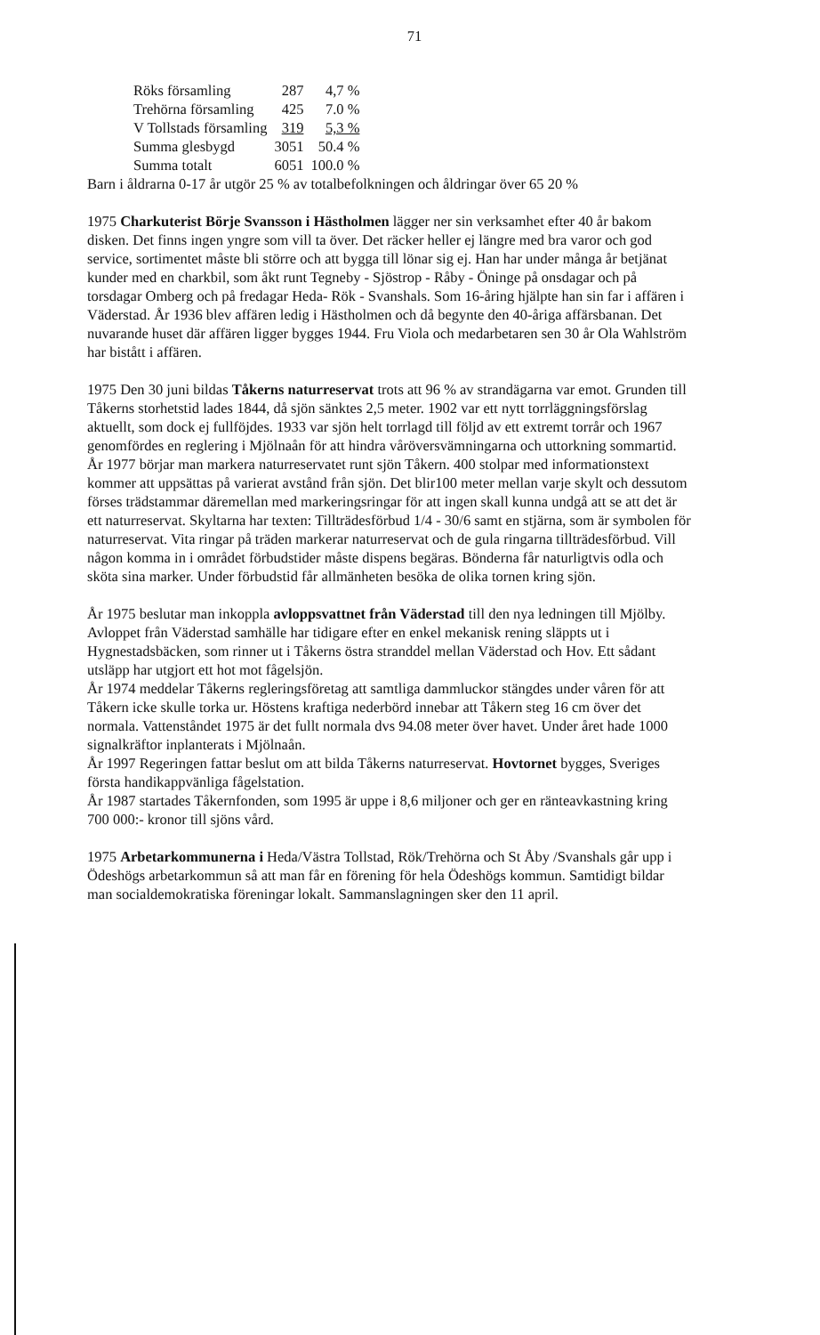71
| Röks församling | 287 | 4,7 % |
| Trehörna församling | 425 | 7.0 % |
| V Tollstads församling | 319 | 5,3 % |
| Summa glesbygd | 3051 | 50.4 % |
| Summa totalt | 6051 | 100.0 % |
Barn i åldrarna 0-17 år utgör 25 % av totalbefolkningen och åldringar över 65 20 %
1975 Charkuterist Börje Svansson i Hästholmen lägger ner sin verksamhet efter 40 år bakom disken. Det finns ingen yngre som vill ta över. Det räcker heller ej längre med bra varor och god service, sortimentet måste bli större och att bygga till lönar sig ej. Han har under många år betjänat kunder med en charkbil, som åkt runt Tegneby - Sjöstrop - Råby - Öninge på onsdagar och på torsdagar Omberg och på fredagar Heda- Rök - Svanshals. Som 16-åring hjälpte han sin far i affären i Väderstad. År 1936 blev affären ledig i Hästholmen och då begynte den 40-åriga affärsbanan. Det nuvarande huset där affären ligger bygges 1944. Fru Viola och medarbetaren sen 30 år Ola Wahlström har bistått i affären.
1975 Den 30 juni bildas Tåkerns naturreservat trots att 96 % av strandägarna var emot. Grunden till Tåkerns storhetstid lades 1844, då sjön sänktes 2,5 meter. 1902 var ett nytt torrläggningsförslag aktuellt, som dock ej fullföjdes. 1933 var sjön helt torrlagd till följd av ett extremt torrår och 1967 genomfördes en reglering i Mjölnaån för att hindra våröversvämningarna och uttorkning sommartid.
År 1977 börjar man markera naturreservatet runt sjön Tåkern. 400 stolpar med informationstext kommer att uppsättas på varierat avstånd från sjön. Det blir100 meter mellan varje skylt och dessutom förses trädstammar däremellan med markeringsringar för att ingen skall kunna undgå att se att det är ett naturreservat. Skyltarna har texten: Tillträdesförbud 1/4 - 30/6 samt en stjärna, som är symbolen för naturreservat. Vita ringar på träden markerar naturreservat och de gula ringarna tillträdesförbud. Vill någon komma in i området förbudstider måste dispens begäras. Bönderna får naturligtvis odla och sköta sina marker. Under förbudstid får allmänheten besöka de olika tornen kring sjön.
År 1975 beslutar man inkoppla avloppsvattnet från Väderstad till den nya ledningen till Mjölby. Avloppet från Väderstad samhälle har tidigare efter en enkel mekanisk rening släppts ut i Hygnestadsbäcken, som rinner ut i Tåkerns östra stranddel mellan Väderstad och Hov. Ett sådant utsläpp har utgjort ett hot mot fågelsjön.
År 1974 meddelar Tåkerns regleringsföretag att samtliga dammluckor stängdes under våren för att Tåkern icke skulle torka ur. Höstens kraftiga nederbörd innebar att Tåkern steg 16 cm över det normala. Vattenståndet 1975 är det fullt normala dvs 94.08 meter över havet. Under året hade 1000 signalkräftor inplanterats i Mjölnaån.
År 1997 Regeringen fattar beslut om att bilda Tåkerns naturreservat. Hovtornet bygges, Sveriges första handikappvänliga fågelstation.
År 1987 startades Tåkernfonden, som 1995 är uppe i 8,6 miljoner och ger en ränteavkastning kring 700 000:- kronor till sjöns vård.
1975 Arbetarkommunerna i Heda/Västra Tollstad, Rök/Trehörna och St Åby /Svanshals går upp i Ödeshögs arbetarkommun så att man får en förening för hela Ödeshögs kommun. Samtidigt bildar man socialdemokratiska föreningar lokalt. Sammanslagningen sker den 11 april.